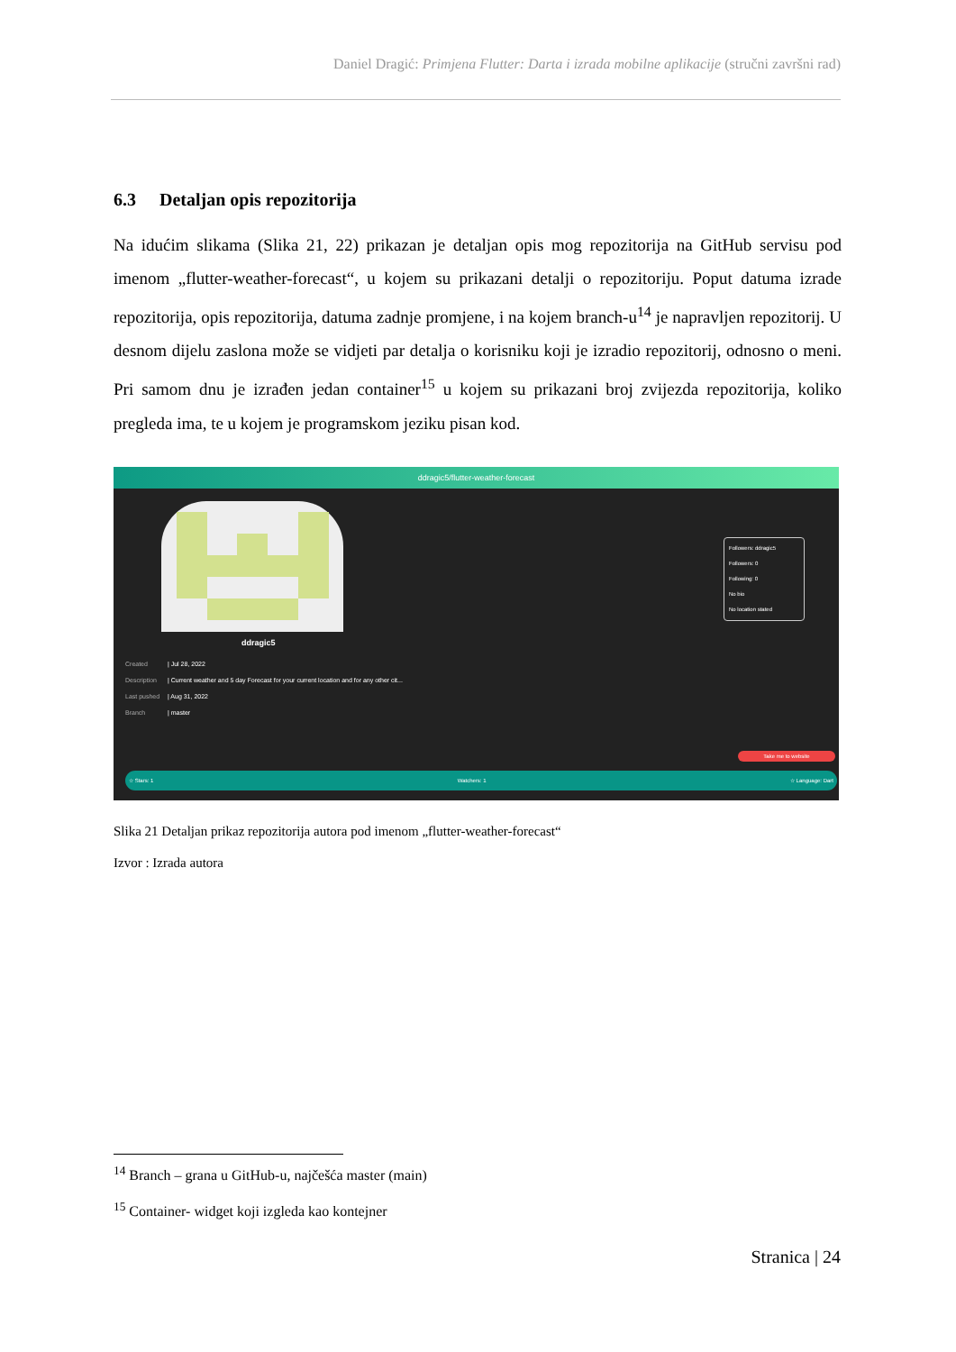Daniel Dragić: Primjena Flutter: Darta i izrada mobilne aplikacije (stručni završni rad)
6.3 Detaljan opis repozitorija
Na idućim slikama (Slika 21, 22) prikazan je detaljan opis mog repozitorija na GitHub servisu pod imenom „flutter-weather-forecast“, u kojem su prikazani detalji o repozitoriju. Poput datuma izrade repozitorija, opis repozitorija, datuma zadnje promjene, i na kojem branch-u<sup>14</sup> je napravljen repozitorij. U desnom dijelu zaslona može se vidjeti par detalja o korisniku koji je izradio repozitorij, odnosno o meni. Pri samom dnu je izrađen jedan container<sup>15</sup> u kojem su prikazani broj zvijezda repozitorija, koliko pregleda ima, te u kojem je programskom jeziku pisan kod.
ddragic5/flutter-weather-forecast
ddragic5
Created | Jul 28, 2022
Description | Current weather and 5 day Forecast for your current location and for any other cit...
Last pushed | Aug 31, 2022
Branch | master
Followers: ddragic5
Followers: 0
Following: 0
No bio
No location stated
Take me to website
☆ Stars: 1 Watchers: 1 ☆ Language: Dart
Slika 21 Detaljan prikaz repozitorija autora pod imenom „flutter-weather-forecast“
Izvor : Izrada autora
<sup>14</sup> Branch – grana u GitHub-u, najčešća master (main)
<sup>15</sup> Container- widget koji izgleda kao kontejner
Stranica | 24